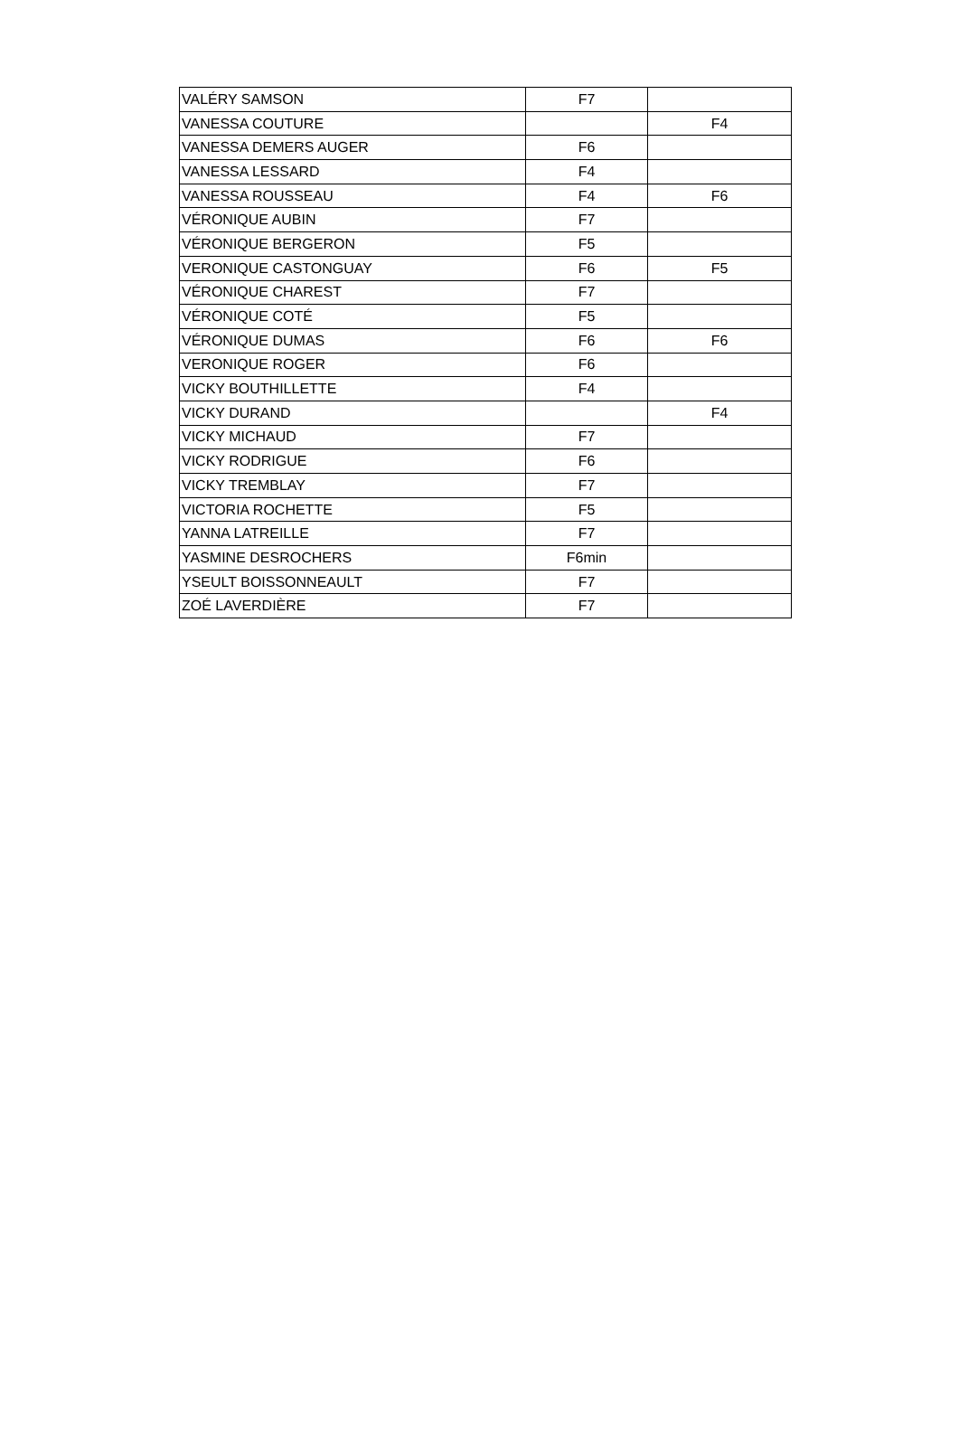| VALÉRY SAMSON | F7 | |
| VANESSA COUTURE | | F4 |
| VANESSA DEMERS AUGER | F6 | |
| VANESSA LESSARD | F4 | |
| VANESSA ROUSSEAU | F4 | F6 |
| VÉRONIQUE AUBIN | F7 | |
| VÉRONIQUE BERGERON | F5 | |
| VERONIQUE CASTONGUAY | F6 | F5 |
| VÉRONIQUE CHAREST | F7 | |
| VÉRONIQUE COTÉ | F5 | |
| VÉRONIQUE DUMAS | F6 | F6 |
| VERONIQUE ROGER | F6 | |
| VICKY BOUTHILLETTE | F4 | |
| VICKY DURAND | | F4 |
| VICKY MICHAUD | F7 | |
| VICKY RODRIGUE | F6 | |
| VICKY TREMBLAY | F7 | |
| VICTORIA ROCHETTE | F5 | |
| YANNA LATREILLE | F7 | |
| YASMINE DESROCHERS | F6min | |
| YSEULT BOISSONNEAULT | F7 | |
| ZOÉ LAVERDIÈRE | F7 | |